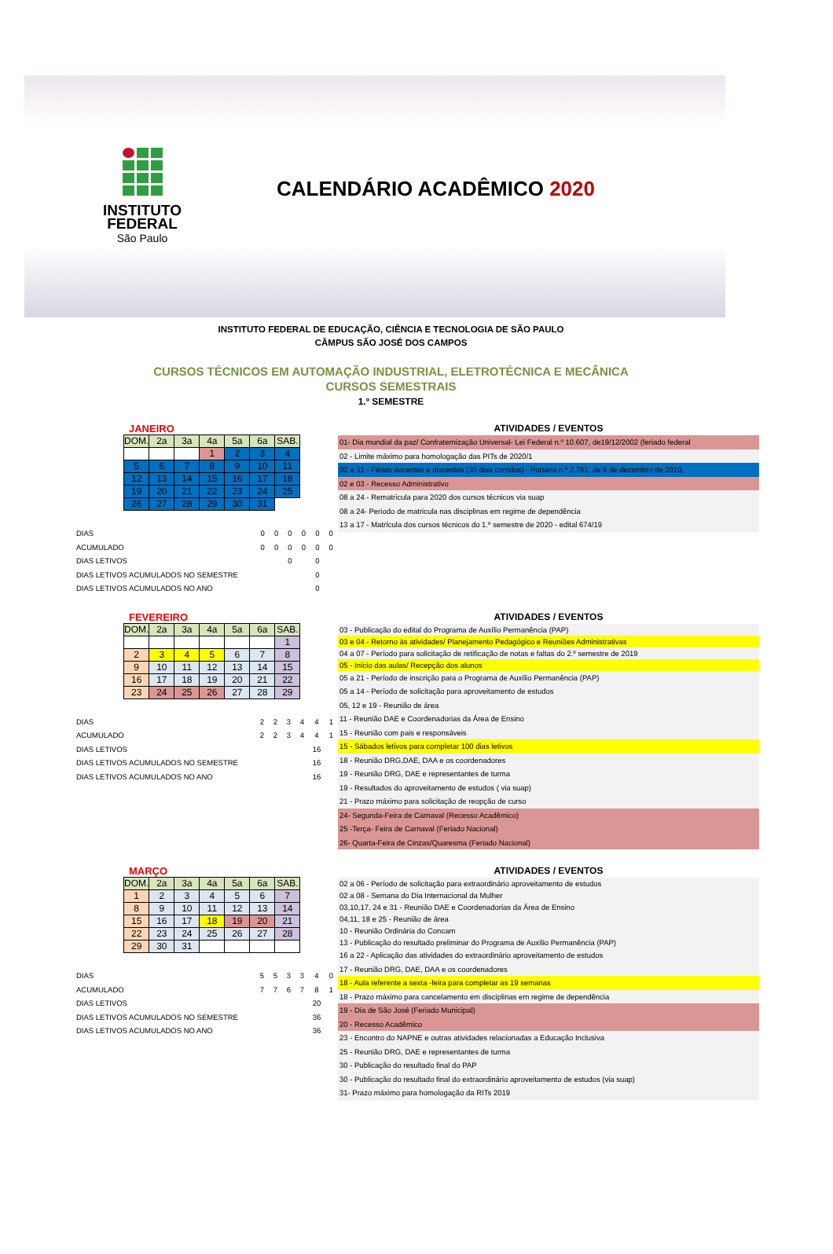INSTITUTO
FEDERAL
São Paulo
CALENDÁRIO ACADÊMICO 2020
INSTITUTO FEDERAL DE EDUCAÇÃO, CIÊNCIA E TECNOLOGIA DE SÃO PAULO
CÂMPUS SÃO JOSÉ DOS CAMPOS
CURSOS TÉCNICOS EM AUTOMAÇÃO INDUSTRIAL, ELETROTÉCNICA E MECÂNICA
CURSOS SEMESTRAIS
1.º SEMESTRE
JANEIRO
| DOM. | 2a | 3a | 4a | 5a | 6a | SAB. |
| --- | --- | --- | --- | --- | --- | --- |
| | | | 1 | 2 | 3 | 4 |
| 5 | 6 | 7 | 8 | 9 | 10 | 11 |
| 12 | 13 | 14 | 15 | 16 | 17 | 18 |
| 19 | 20 | 21 | 22 | 23 | 24 | 25 |
| 26 | 27 | 28 | 29 | 30 | 31 | |
| DIAS | | 0 | 0 | 0 | 0 | 0 | 0 |
| ACUMULADO | | 0 | 0 | 0 | 0 | 0 | 0 |
| DIAS LETIVOS | | | | 0 | | 0 | |
| DIAS LETIVOS ACUMULADOS NO SEMESTRE | | | | | | 0 | |
| DIAS LETIVOS ACUMULADOS NO ANO | | | | | | 0 | |
ATIVIDADES / EVENTOS
01- Dia mundial da paz/ Confraternização Universal- Lei Federal n.º 10.607, de19/12/2002 (feriado federal
02 - Limite máximo para homologação das PITs de 2020/1
02 a 31 - Férias docentes e discentes (30 dias corridos) - Portaria n.º 2.791, de 8 de dezembro de 2010,
02 e 03 - Recesso Administrativo
08 a 24 - Rematricula para 2020 dos cursos técnicos via suap
08 a 24- Periodo de matricula nas disciplinas em regime de dependência
13 a 17 - Matrícula dos cursos técnicos do 1.º semestre de 2020 - edital 674/19
FEVEREIRO
| DOM. | 2a | 3a | 4a | 5a | 6a | SAB. |
| --- | --- | --- | --- | --- | --- | --- |
| | | | | | | 1 |
| 2 | 3 | 4 | 5 | 6 | 7 | 8 |
| 9 | 10 | 11 | 12 | 13 | 14 | 15 |
| 16 | 17 | 18 | 19 | 20 | 21 | 22 |
| 23 | 24 | 25 | 26 | 27 | 28 | 29 |
| DIAS | | 2 | 2 | 3 | 4 | 4 | 1 |
| ACUMULADO | | 2 | 2 | 3 | 4 | 4 | 1 |
| DIAS LETIVOS | | | | | | 16 | |
| DIAS LETIVOS ACUMULADOS NO SEMESTRE | | | | | | 16 | |
| DIAS LETIVOS ACUMULADOS NO ANO | | | | | | 16 | |
ATIVIDADES / EVENTOS
03 - Publicação do edital do Programa de Auxílio Permanência (PAP)
03 e 04 - Retorno às atividades/ Planejamento Pedagógico e Reuniões Administrativas
04 a 07 - Período para solicitação de retificação de notas e faltas do 2.º semestre de 2019
05 - Início das aulas/ Recepção dos alunos
05 a 21 - Período de inscrição para o Programa de Auxílio Permanência (PAP)
05 a 14 - Período de solicitação para aproveitamento de estudos
05, 12 e 19 - Reunião de área
11 - Reunião DAE e Coordenadorias da Área de Ensino
15 - Reunião com pais e responsáveis
15 - Sábados letivos para completar 100 dias letivos
18 - Reunião DRG,DAE, DAA e os coordenadores
19 - Reunião DRG, DAE e representantes de turma
19 - Resultados do aproveitamento de estudos ( via suap)
21 - Prazo máximo para solicitação de reopção de curso
24- Segunda-Feira de Carnaval (Recesso Acadêmico)
25 -Terça- Feira de Carnaval (Feriado Nacional)
26- Quarta-Feira de Cinzas/Quaresma (Feriado Nacional)
MARÇO
| DOM. | 2a | 3a | 4a | 5a | 6a | SAB. |
| --- | --- | --- | --- | --- | --- | --- |
| 1 | 2 | 3 | 4 | 5 | 6 | 7 |
| 8 | 9 | 10 | 11 | 12 | 13 | 14 |
| 15 | 16 | 17 | 18 | 19 | 20 | 21 |
| 22 | 23 | 24 | 25 | 26 | 27 | 28 |
| 29 | 30 | 31 | | | | |
| DIAS | | 5 | 5 | 3 | 3 | 4 | 0 |
| ACUMULADO | | 7 | 7 | 6 | 7 | 8 | 1 |
| DIAS LETIVOS | | | | | | 20 | |
| DIAS LETIVOS ACUMULADOS NO SEMESTRE | | | | | | 36 | |
| DIAS LETIVOS ACUMULADOS NO ANO | | | | | | 36 | |
ATIVIDADES / EVENTOS
02 a 06 - Período de solicitação para extraordinário aproveitamento de estudos
02 a 08 - Semana do Dia Internacional da Mulher
03,10,17, 24 e 31 - Reunião DAE e Coordenadorias da Área de Ensino
04,11, 18 e 25 - Reunião de área
10 - Reunião Ordinária do Concam
13 - Publicação do resultado preliminar do Programa de Auxílio Permanência (PAP)
16 a 22 - Aplicação das atividades do extraordinário aproveitamento de estudos
17 - Reunião DRG, DAE, DAA e os coordenadores
18 - Aula referente a sexta -feira para completar as 19 semanas
18 - Prazo máximo para cancelamento em disciplinas em regime de dependência
19 - Dia de São José (Feriado Municipal)
20 - Recesso Acadêmico
23 - Encontro do NAPNE e outras atividades relacionadas a Educação Inclusiva
25 - Reunião DRG, DAE e representantes de turma
30 - Publicação do resultado final do PAP
30 - Publicação do resultado final do extraordinário aproveitamento de estudos (via suap)
31- Prazo máximo para homologação da RITs 2019